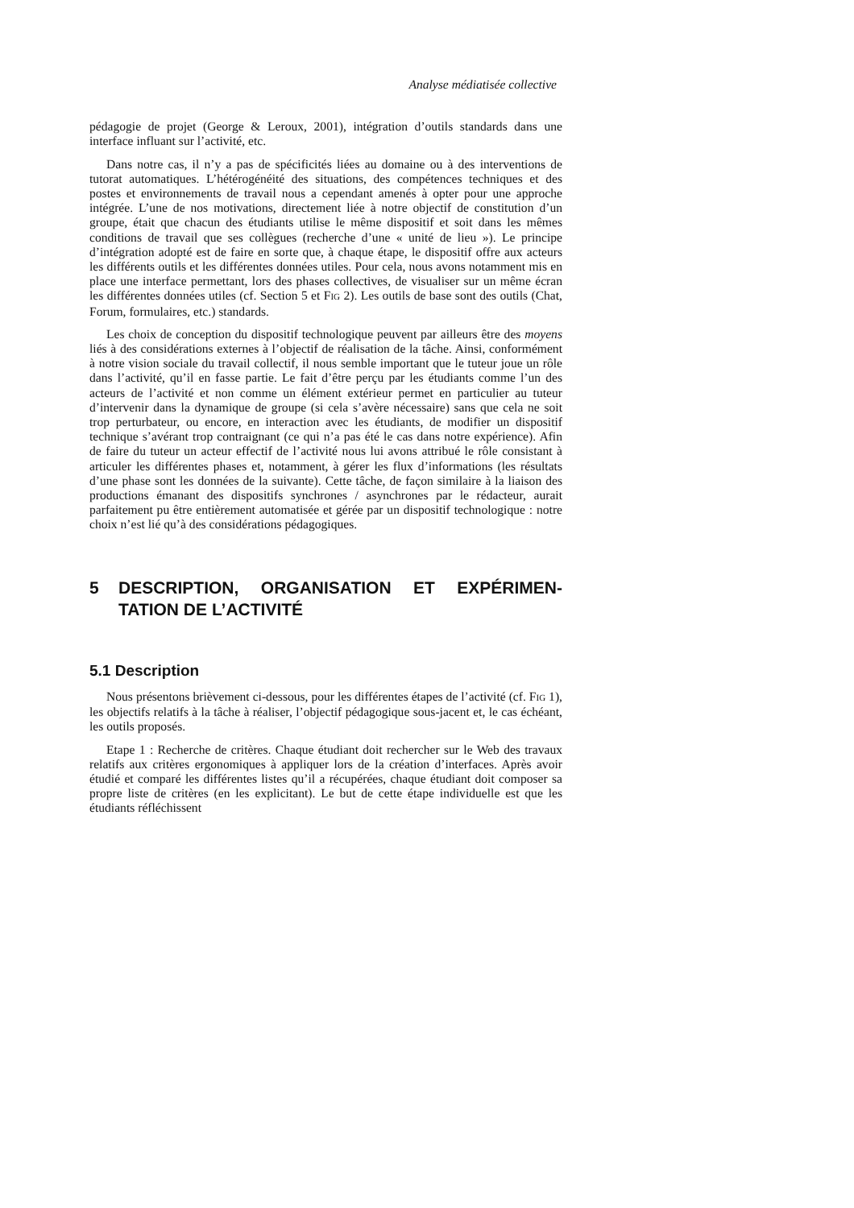Analyse médiatisée collective
pédagogie de projet (George & Leroux, 2001), intégration d’outils standards dans une interface influant sur l’activité, etc.
Dans notre cas, il n’y a pas de spécificités liées au domaine ou à des interventions de tutorat automatiques. L’hétérogénéité des situations, des compétences techniques et des postes et environnements de travail nous a cependant amenés à opter pour une approche intégrée. L’une de nos motivations, directement liée à notre objectif de constitution d’un groupe, était que chacun des étudiants utilise le même dispositif et soit dans les mêmes conditions de travail que ses collègues (recherche d’une « unité de lieu »). Le principe d’intégration adopté est de faire en sorte que, à chaque étape, le dispositif offre aux acteurs les différents outils et les différentes données utiles. Pour cela, nous avons notamment mis en place une interface permettant, lors des phases collectives, de visualiser sur un même écran les différentes données utiles (cf. Section 5 et FIG 2). Les outils de base sont des outils (Chat, Forum, formulaires, etc.) standards.
Les choix de conception du dispositif technologique peuvent par ailleurs être des moyens liés à des considérations externes à l’objectif de réalisation de la tâche. Ainsi, conformément à notre vision sociale du travail collectif, il nous semble important que le tuteur joue un rôle dans l’activité, qu’il en fasse partie. Le fait d’être perçu par les étudiants comme l’un des acteurs de l’activité et non comme un élément extérieur permet en particulier au tuteur d’intervenir dans la dynamique de groupe (si cela s’avère nécessaire) sans que cela ne soit trop perturbateur, ou encore, en interaction avec les étudiants, de modifier un dispositif technique s’avérant trop contraignant (ce qui n’a pas été le cas dans notre expérience). Afin de faire du tuteur un acteur effectif de l’activité nous lui avons attribué le rôle consistant à articuler les différentes phases et, notamment, à gérer les flux d’informations (les résultats d’une phase sont les données de la suivante). Cette tâche, de façon similaire à la liaison des productions émanant des dispositifs synchrones / asynchrones par le rédacteur, aurait parfaitement pu être entièrement automatisée et gérée par un dispositif technologique : notre choix n’est lié qu’à des considérations pédagogiques.
5 DESCRIPTION, ORGANISATION ET EXPÉRIMEN-TATION DE L’ACTIVITÉ
5.1 Description
Nous présentons brièvement ci-dessous, pour les différentes étapes de l’activité (cf. FIG 1), les objectifs relatifs à la tâche à réaliser, l’objectif pédagogique sous-jacent et, le cas échéant, les outils proposés.
Etape 1 : Recherche de critères. Chaque étudiant doit rechercher sur le Web des travaux relatifs aux critères ergonomiques à appliquer lors de la création d’interfaces. Après avoir étudié et comparé les différentes listes qu’il a récupérées, chaque étudiant doit composer sa propre liste de critères (en les explicitant). Le but de cette étape individuelle est que les étudiants réfléchissent